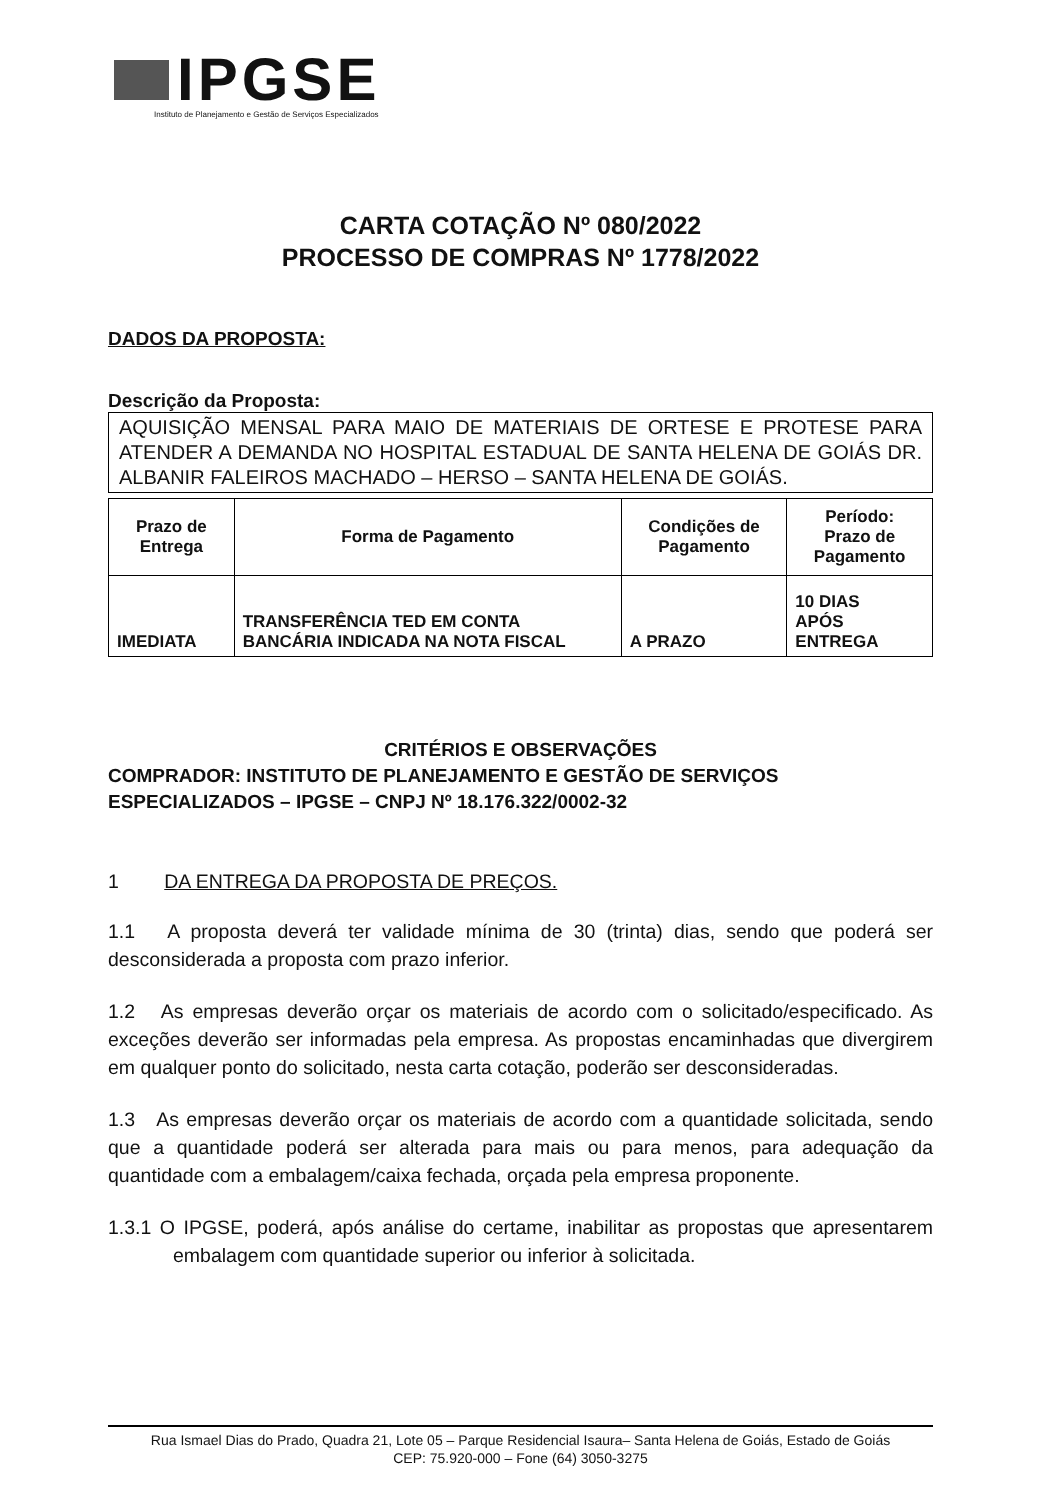IPGSE
Instituto de Planejamento e Gestão de Serviços Especializados
CARTA COTAÇÃO Nº 080/2022
PROCESSO DE COMPRAS Nº 1778/2022
DADOS DA PROPOSTA:
Descrição da Proposta:
AQUISIÇÃO MENSAL PARA MAIO DE MATERIAIS DE ORTESE E PROTESE PARA ATENDER A DEMANDA NO HOSPITAL ESTADUAL DE SANTA HELENA DE GOIÁS DR. ALBANIR FALEIROS MACHADO – HERSO – SANTA HELENA DE GOIÁS.
| Prazo de Entrega | Forma de Pagamento | Condições de Pagamento | Período: Prazo de Pagamento |
| --- | --- | --- | --- |
| IMEDIATA | TRANSFERÊNCIA TED EM CONTA BANCÁRIA INDICADA NA NOTA FISCAL | A PRAZO | 10 DIAS APÓS ENTREGA |
CRITÉRIOS E OBSERVAÇÕES
COMPRADOR: INSTITUTO DE PLANEJAMENTO E GESTÃO DE SERVIÇOS ESPECIALIZADOS – IPGSE – CNPJ Nº 18.176.322/0002-32
1 DA ENTREGA DA PROPOSTA DE PREÇOS.
1.1 A proposta deverá ter validade mínima de 30 (trinta) dias, sendo que poderá ser desconsiderada a proposta com prazo inferior.
1.2 As empresas deverão orçar os materiais de acordo com o solicitado/especificado. As exceções deverão ser informadas pela empresa. As propostas encaminhadas que divergirem em qualquer ponto do solicitado, nesta carta cotação, poderão ser desconsideradas.
1.3 As empresas deverão orçar os materiais de acordo com a quantidade solicitada, sendo que a quantidade poderá ser alterada para mais ou para menos, para adequação da quantidade com a embalagem/caixa fechada, orçada pela empresa proponente.
1.3.1 O IPGSE, poderá, após análise do certame, inabilitar as propostas que apresentarem embalagem com quantidade superior ou inferior à solicitada.
Rua Ismael Dias do Prado, Quadra 21, Lote 05 – Parque Residencial Isaura– Santa Helena de Goiás, Estado de Goiás
CEP: 75.920-000 – Fone (64) 3050-3275